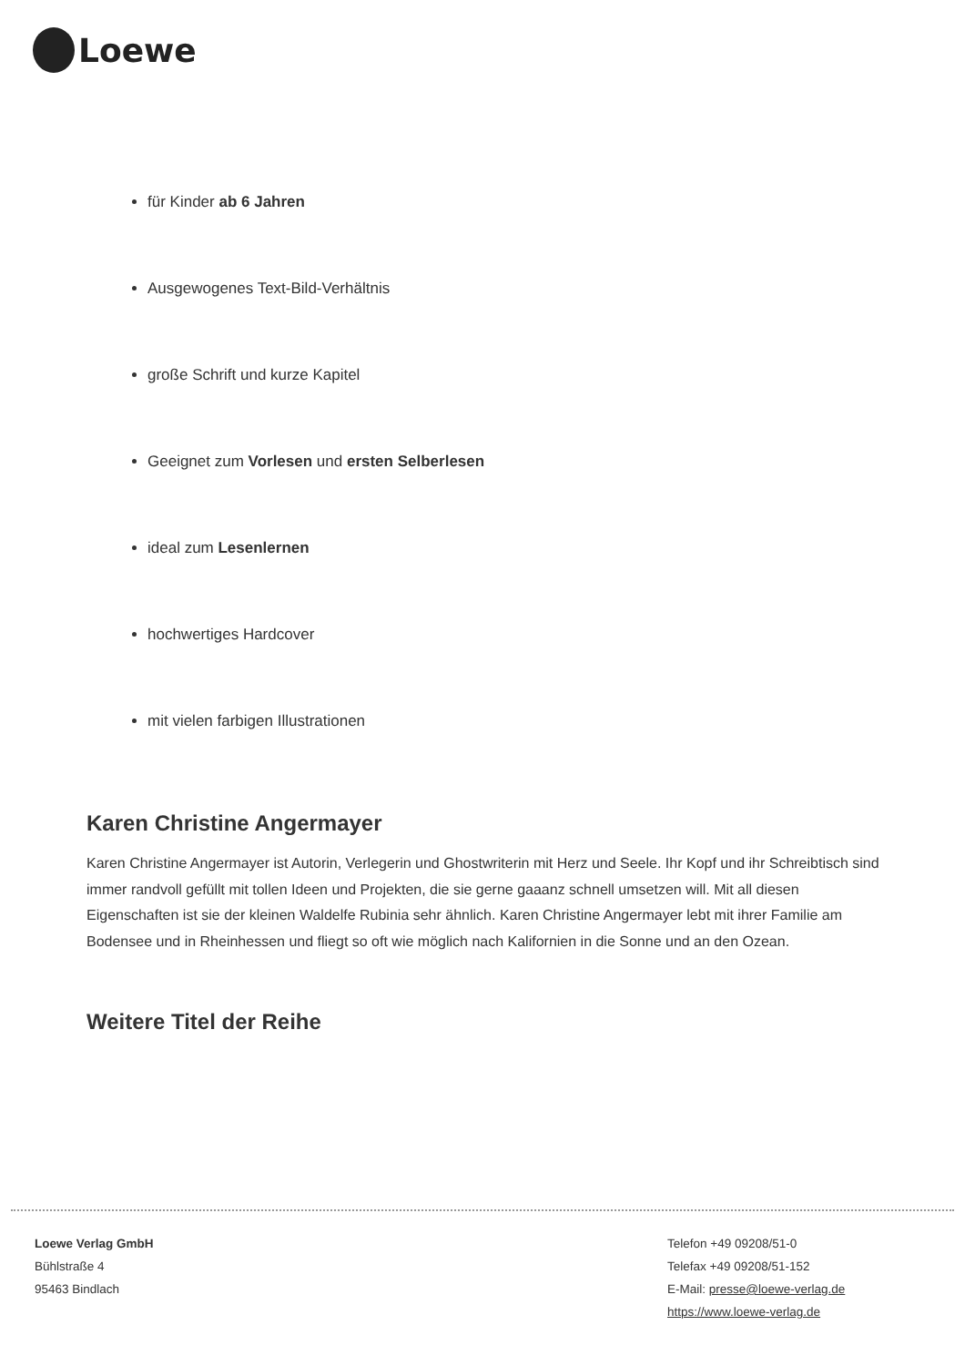Loewe
für Kinder ab 6 Jahren
Ausgewogenes Text-Bild-Verhältnis
große Schrift und kurze Kapitel
Geeignet zum Vorlesen und ersten Selberlesen
ideal zum Lesenlernen
hochwertiges Hardcover
mit vielen farbigen Illustrationen
Karen Christine Angermayer
Karen Christine Angermayer ist Autorin, Verlegerin und Ghostwriterin mit Herz und Seele. Ihr Kopf und ihr Schreibtisch sind immer randvoll gefüllt mit tollen Ideen und Projekten, die sie gerne gaaanz schnell umsetzen will. Mit all diesen Eigenschaften ist sie der kleinen Waldelfe Rubinia sehr ähnlich. Karen Christine Angermayer lebt mit ihrer Familie am Bodensee und in Rheinhessen und fliegt so oft wie möglich nach Kalifornien in die Sonne und an den Ozean.
Weitere Titel der Reihe
Loewe Verlag GmbH
Bühlstraße 4
95463 Bindlach
Telefon +49 09208/51-0
Telefax +49 09208/51-152
E-Mail: presse@loewe-verlag.de
https://www.loewe-verlag.de